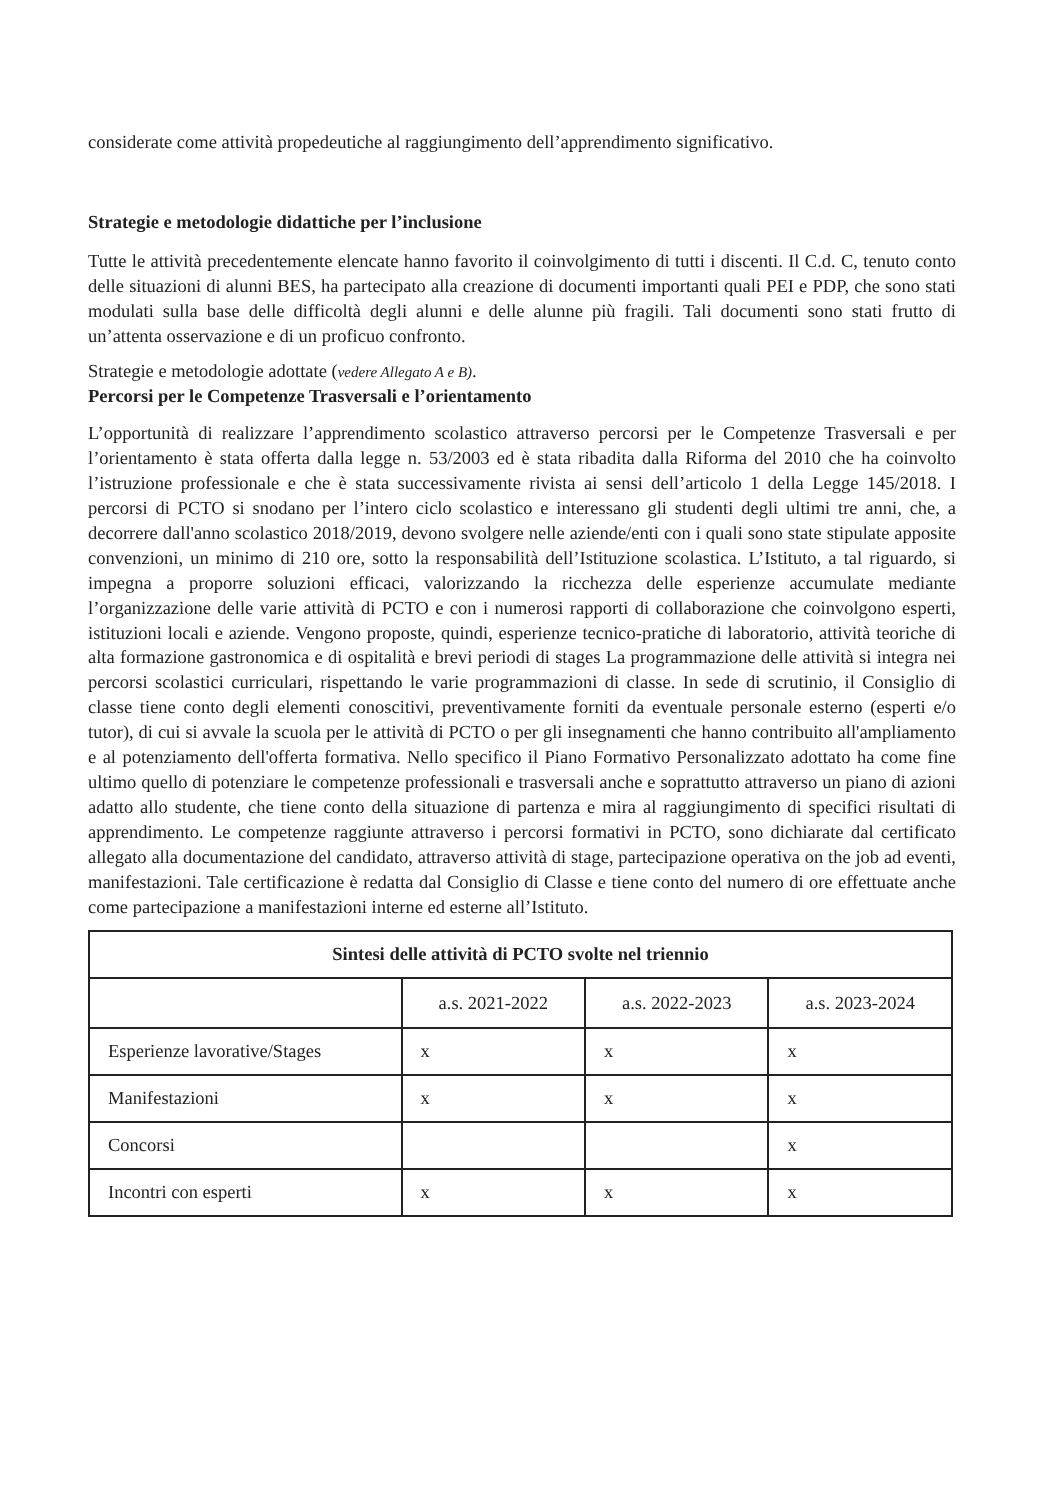considerate come attività propedeutiche al raggiungimento dell’apprendimento significativo.
Strategie e metodologie didattiche per l’inclusione
Tutte le attività precedentemente elencate hanno favorito il coinvolgimento di tutti i discenti. Il C.d. C, tenuto conto delle situazioni di alunni BES, ha partecipato alla creazione di documenti importanti quali PEI e PDP, che sono stati modulati sulla base delle difficoltà degli alunni e delle alunne più fragili. Tali documenti sono stati frutto di un’attenta osservazione e di un proficuo confronto.
Strategie e metodologie adottate (vedere Allegato A e B).
Percorsi per le Competenze Trasversali e l’orientamento
L’opportunità di realizzare l’apprendimento scolastico attraverso percorsi per le Competenze Trasversali e per l’orientamento è stata offerta dalla legge n. 53/2003 ed è stata ribadita dalla Riforma del 2010 che ha coinvolto l’istruzione professionale e che è stata successivamente rivista ai sensi dell’articolo 1 della Legge 145/2018. I percorsi di PCTO si snodano per l’intero ciclo scolastico e interessano gli studenti degli ultimi tre anni, che, a decorrere dall'anno scolastico 2018/2019, devono svolgere nelle aziende/enti con i quali sono state stipulate apposite convenzioni, un minimo di 210 ore, sotto la responsabilità dell’Istituzione scolastica. L’Istituto, a tal riguardo, si impegna a proporre soluzioni efficaci, valorizzando la ricchezza delle esperienze accumulate mediante l’organizzazione delle varie attività di PCTO e con i numerosi rapporti di collaborazione che coinvolgono esperti, istituzioni locali e aziende. Vengono proposte, quindi, esperienze tecnico-pratiche di laboratorio, attività teoriche di alta formazione gastronomica e di ospitalità e brevi periodi di stages La programmazione delle attività si integra nei percorsi scolastici curriculari, rispettando le varie programmazioni di classe. In sede di scrutinio, il Consiglio di classe tiene conto degli elementi conoscitivi, preventivamente forniti da eventuale personale esterno (esperti e/o tutor), di cui si avvale la scuola per le attività di PCTO o per gli insegnamenti che hanno contribuito all'ampliamento e al potenziamento dell'offerta formativa. Nello specifico il Piano Formativo Personalizzato adottato ha come fine ultimo quello di potenziare le competenze professionali e trasversali anche e soprattutto attraverso un piano di azioni adatto allo studente, che tiene conto della situazione di partenza e mira al raggiungimento di specifici risultati di apprendimento. Le competenze raggiunte attraverso i percorsi formativi in PCTO, sono dichiarate dal certificato allegato alla documentazione del candidato, attraverso attività di stage, partecipazione operativa on the job ad eventi, manifestazioni. Tale certificazione è redatta dal Consiglio di Classe e tiene conto del numero di ore effettuate anche come partecipazione a manifestazioni interne ed esterne all’Istituto.
| Sintesi delle attività di PCTO svolte nel triennio | | | |
| --- | --- | --- | --- |
| | a.s. 2021-2022 | a.s. 2022-2023 | a.s. 2023-2024 |
| Esperienze lavorative/Stages | x | x | x |
| Manifestazioni | x | x | x |
| Concorsi | | | x |
| Incontri con esperti | x | x | x |